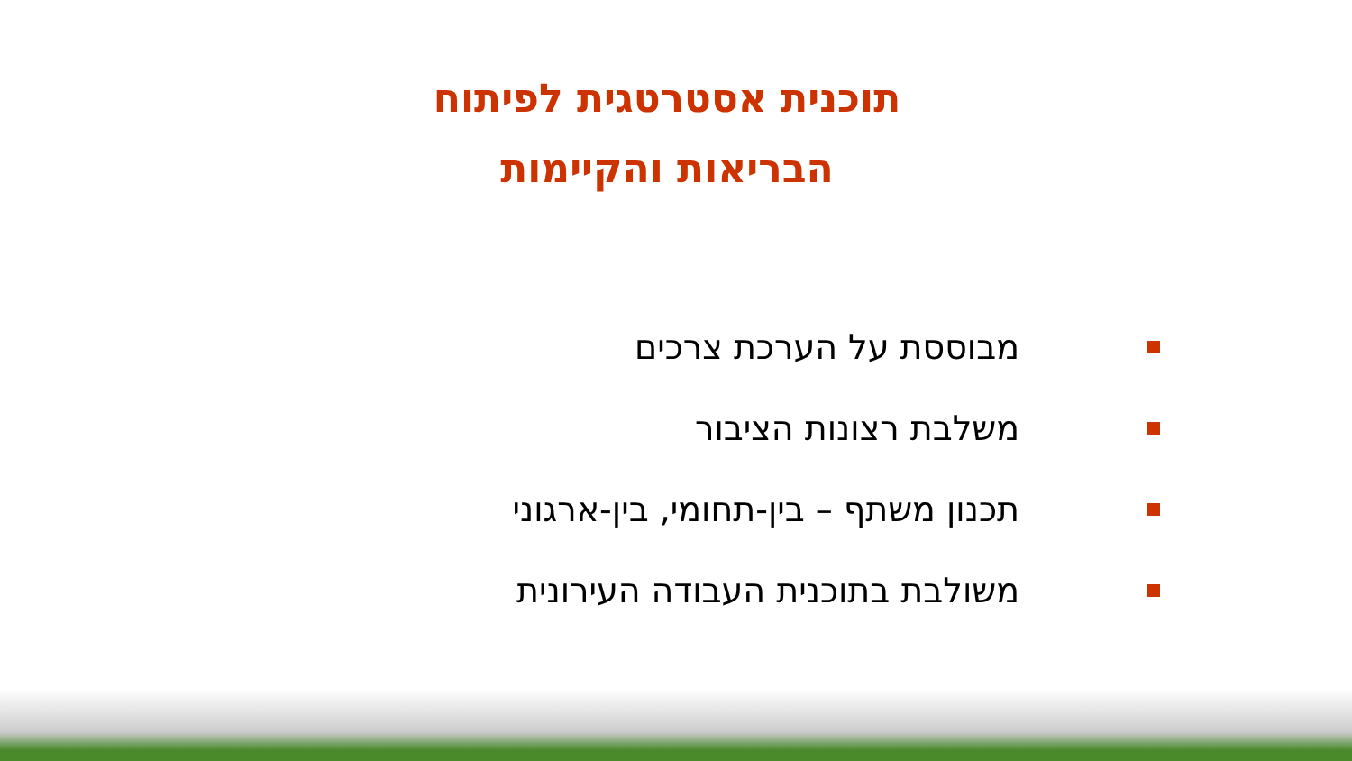תוכנית אסטרטגית לפיתוח
הבריאות והקיימות
מבוססת על הערכת צרכים
משלבת רצונות הציבור
תכנון משתף – בין-תחומי, בין-ארגוני
משולבת בתוכנית העבודה העירונית